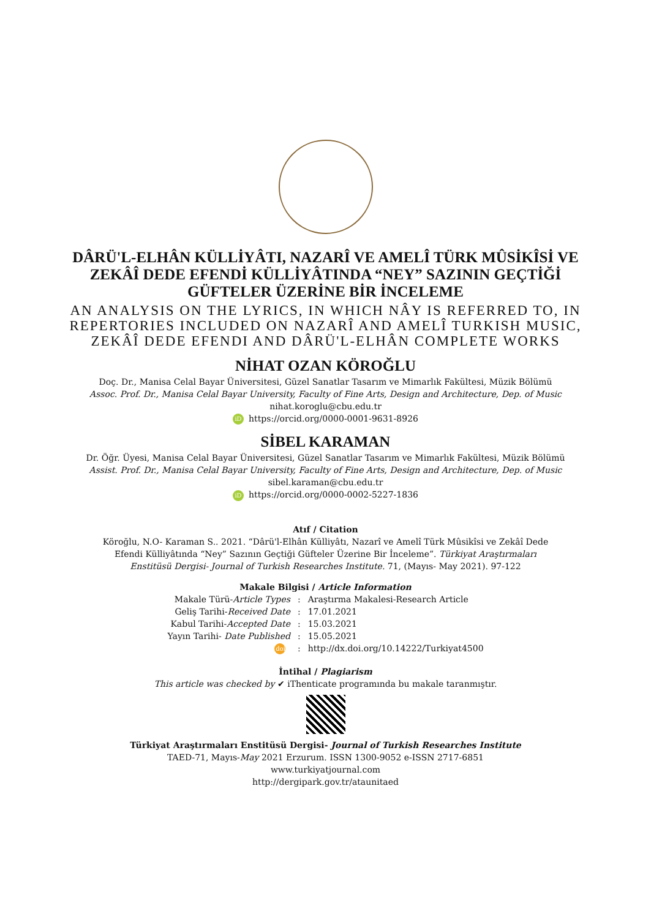DÂRÜ'L-ELHÂN KÜLLİYÂTI, NAZARÎ VE AMELÎ TÜRK MÛSİKÎSİ VE
ZEKÂÎ DEDE EFENDİ KÜLLİYÂTINDA “NEY” SAZININ GEÇTİĞİ
GÜFTELER ÜZERİNE BİR İNCELEME
AN ANALYSIS ON THE LYRICS, IN WHICH NÂY IS REFERRED TO, IN
REPERTORIES INCLUDED ON NAZARÎ AND AMELÎ TURKISH MUSIC,
ZEKÂÎ DEDE EFENDI AND DÂRÜ'L-ELHÂN COMPLETE WORKS
NİHAT OZAN KÖROĞLU
Doç. Dr., Manisa Celal Bayar Üniversitesi, Güzel Sanatlar Tasarım ve Mimarlık Fakültesi, Müzik Bölümü
Assoc. Prof. Dr., Manisa Celal Bayar University, Faculty of Fine Arts, Design and Architecture, Dep. of Music
nihat.koroglu@cbu.edu.tr
iD https://orcid.org/0000-0001-9631-8926
SİBEL KARAMAN
Dr. Öğr. Üyesi, Manisa Celal Bayar Üniversitesi, Güzel Sanatlar Tasarım ve Mimarlık Fakültesi, Müzik Bölümü
Assist. Prof. Dr., Manisa Celal Bayar University, Faculty of Fine Arts, Design and Architecture, Dep. of Music
sibel.karaman@cbu.edu.tr
iD https://orcid.org/0000-0002-5227-1836
Atıf / Citation
Köroğlu, N.O- Karaman S.. 2021. “Dârü'l-Elhân Külliyâtı, Nazarî ve Amelî Türk Mûsikîsi ve Zekâî Dede
Efendi Külliyâtında “Ney” Sazının Geçtiği Güfteler Üzerine Bir İnceleme”. Türkiyat Araştırmaları
Enstitüsü Dergisi- Journal of Turkish Researches Institute. 71, (Mayıs- May 2021). 97-122
Makale Bilgisi / Article Information
| Makale Türü- Article Types | : | Araştırma Makalesi-Research Article |
| Geliş Tarihi- Received Date | : | 17.01.2021 |
| Kabul Tarihi- Accepted Date | : | 15.03.2021 |
| Yayın Tarihi- Date Published | : | 15.05.2021 |
| doi | : | http://dx.doi.org/10.14222/Turkiyat4500 |
İntihal / Plagiarism
This article was checked by ✔ iThenticate programında bu makale taranmıştır.
Türkiyat Araştırmaları Enstitüsü Dergisi- Journal of Turkish Researches Institute
TAED-71, Mayıs-May 2021 Erzurum. ISSN 1300-9052 e-ISSN 2717-6851
www.turkiyatjournal.com
http://dergipark.gov.tr/ataunitaed